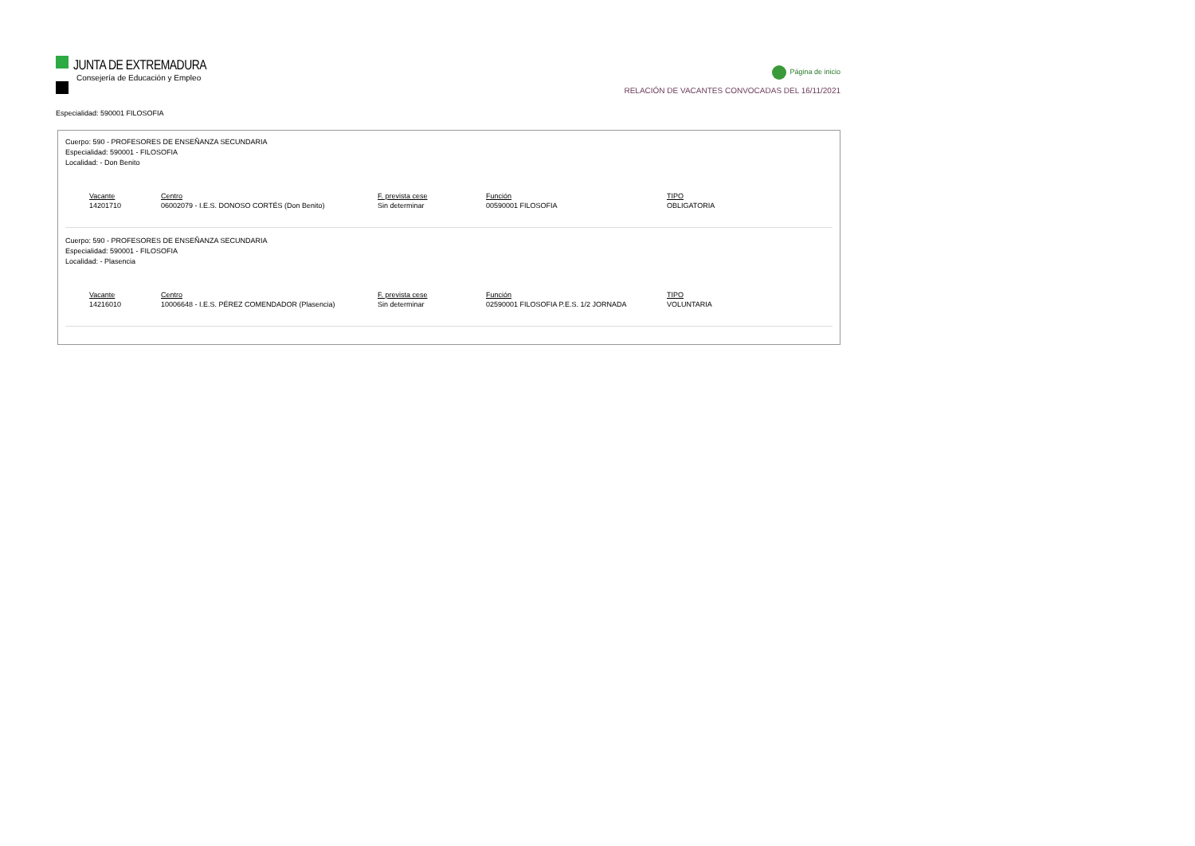JUNTA DE EXTREMADURA
Consejería de Educación y Empleo
Página de inicio
RELACIÓN DE VACANTES CONVOCADAS DEL 16/11/2021
Especialidad: 590001 FILOSOFIA
Cuerpo: 590 - PROFESORES DE ENSEÑANZA SECUNDARIA
Especialidad: 590001 - FILOSOFIA
Localidad: - Don Benito
| Vacante | Centro | F. prevista cese | Función | TIPO |
| --- | --- | --- | --- | --- |
| 14201710 | 06002079 - I.E.S. DONOSO CORTÉS (Don Benito) | Sin determinar | 00590001 FILOSOFIA | OBLIGATORIA |
Cuerpo: 590 - PROFESORES DE ENSEÑANZA SECUNDARIA
Especialidad: 590001 - FILOSOFIA
Localidad: - Plasencia
| Vacante | Centro | F. prevista cese | Función | TIPO |
| --- | --- | --- | --- | --- |
| 14216010 | 10006648 - I.E.S. PÉREZ COMENDADOR (Plasencia) | Sin determinar | 02590001 FILOSOFIA P.E.S. 1/2 JORNADA | VOLUNTARIA |